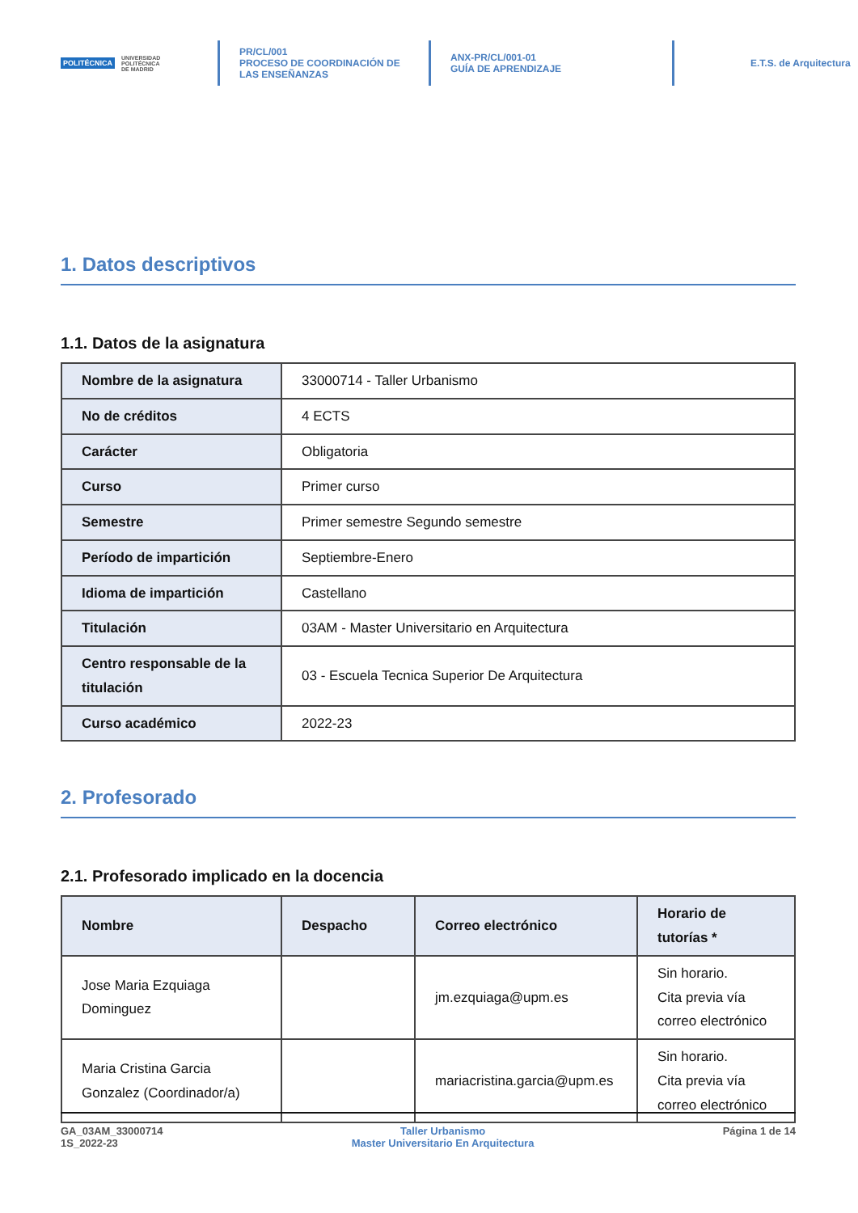POLITÉCNICA UNIVERSIDAD
POLITÉCNICA
DE MADRID
PR/CL/001
PROCESO DE COORDINACIÓN DE
LAS ENSEÑANZAS
ANX-PR/CL/001-01
GUÍA DE APRENDIZAJE
E.T.S. de Arquitectura
1. Datos descriptivos
1.1. Datos de la asignatura
| Nombre de la asignatura | 33000714 - Taller Urbanismo |
| No de créditos | 4 ECTS |
| Carácter | Obligatoria |
| Curso | Primer curso |
| Semestre | Primer semestre Segundo semestre |
| Período de impartición | Septiembre-Enero |
| Idioma de impartición | Castellano |
| Titulación | 03AM - Master Universitario en Arquitectura |
| Centro responsable de la titulación | 03 - Escuela Tecnica Superior De Arquitectura |
| Curso académico | 2022-23 |
2. Profesorado
2.1. Profesorado implicado en la docencia
| Nombre | Despacho | Correo electrónico | Horario de tutorías * |
| --- | --- | --- | --- |
| Jose Maria Ezquiaga Dominguez | | jm.ezquiaga@upm.es | Sin horario. Cita previa vía correo electrónico |
| Maria Cristina Garcia Gonzalez (Coordinador/a) | | mariacristina.garcia@upm.es | Sin horario. Cita previa vía correo electrónico |
GA_03AM_33000714
1S_2022-23
Taller Urbanismo
Master Universitario En Arquitectura
Página 1 de 14